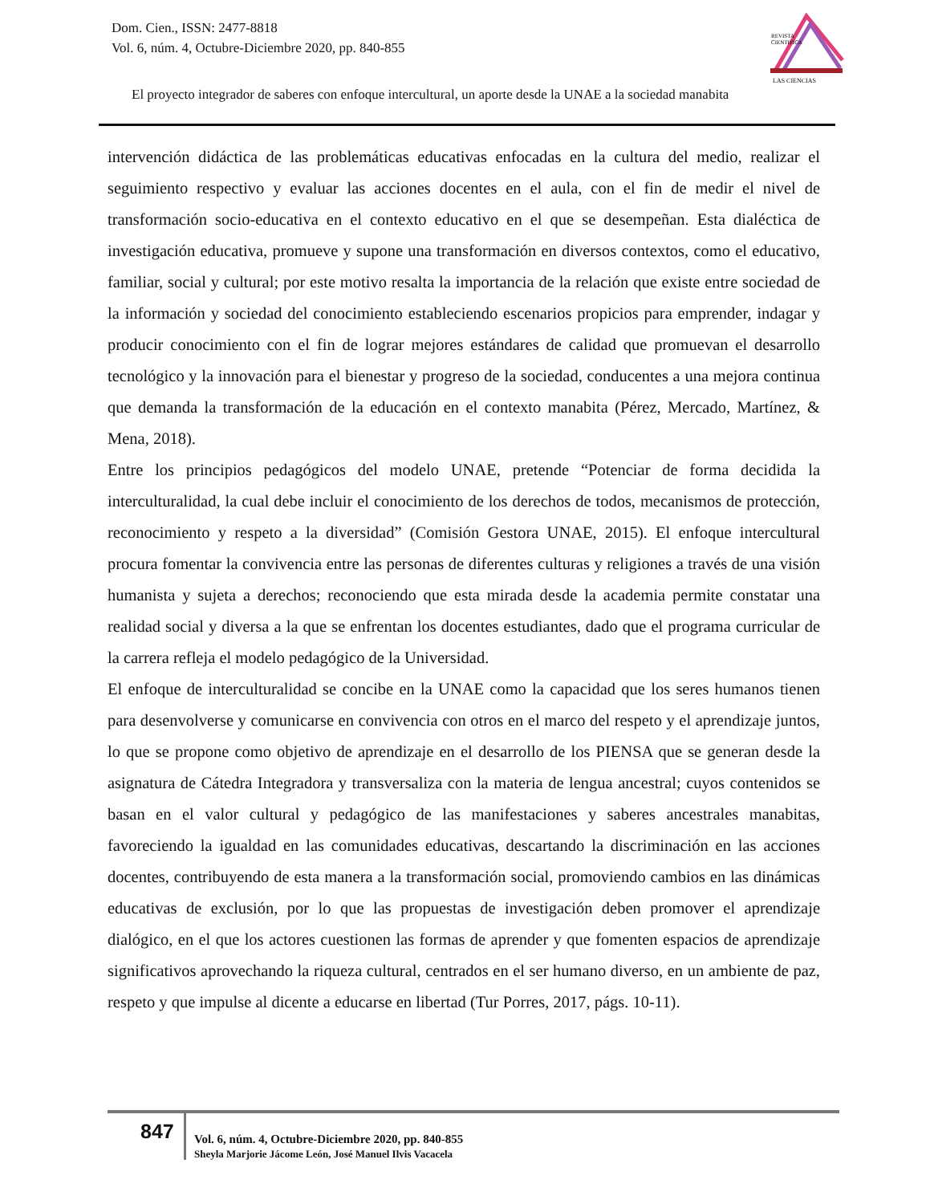Dom. Cien., ISSN: 2477-8818
Vol. 6, núm. 4, Octubre-Diciembre 2020, pp. 840-855
REVISTA
CIENTIFICA
LAS CIENCIAS
El proyecto integrador de saberes con enfoque intercultural, un aporte desde la UNAE a la sociedad manabita
intervención didáctica de las problemáticas educativas enfocadas en la cultura del medio, realizar el seguimiento respectivo y evaluar las acciones docentes en el aula, con el fin de medir el nivel de transformación socio-educativa en el contexto educativo en el que se desempeñan. Esta dialéctica de investigación educativa, promueve y supone una transformación en diversos contextos, como el educativo, familiar, social y cultural; por este motivo resalta la importancia de la relación que existe entre sociedad de la información y sociedad del conocimiento estableciendo escenarios propicios para emprender, indagar y producir conocimiento con el fin de lograr mejores estándares de calidad que promuevan el desarrollo tecnológico y la innovación para el bienestar y progreso de la sociedad, conducentes a una mejora continua que demanda la transformación de la educación en el contexto manabita (Pérez, Mercado, Martínez, & Mena, 2018).
Entre los principios pedagógicos del modelo UNAE, pretende “Potenciar de forma decidida la interculturalidad, la cual debe incluir el conocimiento de los derechos de todos, mecanismos de protección, reconocimiento y respeto a la diversidad” (Comisión Gestora UNAE, 2015). El enfoque intercultural procura fomentar la convivencia entre las personas de diferentes culturas y religiones a través de una visión humanista y sujeta a derechos; reconociendo que esta mirada desde la academia permite constatar una realidad social y diversa a la que se enfrentan los docentes estudiantes, dado que el programa curricular de la carrera refleja el modelo pedagógico de la Universidad.
El enfoque de interculturalidad se concibe en la UNAE como la capacidad que los seres humanos tienen para desenvolverse y comunicarse en convivencia con otros en el marco del respeto y el aprendizaje juntos, lo que se propone como objetivo de aprendizaje en el desarrollo de los PIENSA que se generan desde la asignatura de Cátedra Integradora y transversaliza con la materia de lengua ancestral; cuyos contenidos se basan en el valor cultural y pedagógico de las manifestaciones y saberes ancestrales manabitas, favoreciendo la igualdad en las comunidades educativas, descartando la discriminación en las acciones docentes, contribuyendo de esta manera a la transformación social, promoviendo cambios en las dinámicas educativas de exclusión, por lo que las propuestas de investigación deben promover el aprendizaje dialógico, en el que los actores cuestionen las formas de aprender y que fomenten espacios de aprendizaje significativos aprovechando la riqueza cultural, centrados en el ser humano diverso, en un ambiente de paz, respeto y que impulse al dicente a educarse en libertad (Tur Porres, 2017, págs. 10-11).
847
Vol. 6, núm. 4, Octubre-Diciembre 2020, pp. 840-855
Sheyla Marjorie Jácome León, José Manuel Ilvis Vacacela